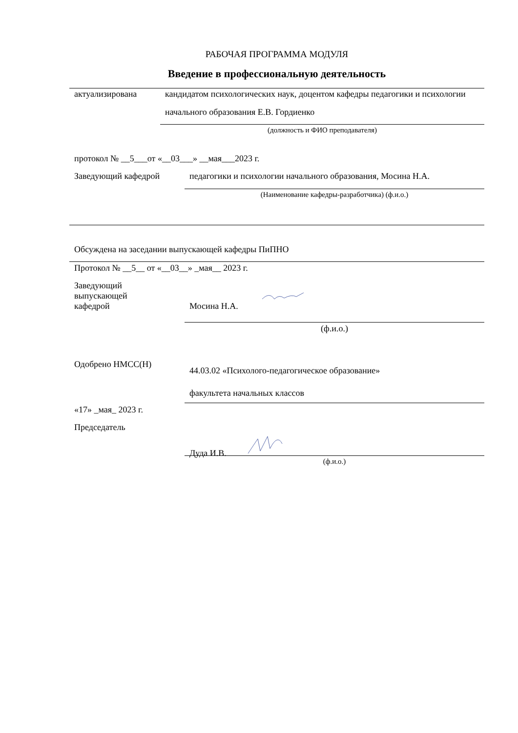РАБОЧАЯ ПРОГРАММА МОДУЛЯ
Введение в профессиональную деятельность
актуализирована
кандидатом психологических наук, доцентом кафедры педагогики и психологии начального образования Е.В. Гордиенко
(должность и ФИО преподавателя)
протокол № __5___от «__03___» __мая___2023 г.
Заведующий кафедрой педагогики и психологии начального образования, Мосина Н.А.
(Наименование кафедры-разработчика) (ф.и.о.)
Обсуждена на заседании выпускающей кафедры ПиПНО
Протокол № __5__ от «__03__» _мая__ 2023 г.
Заведующий
выпускающей
кафедрой
Мосина Н.А.
(ф.и.о.)
Одобрено НМСС(Н)
44.03.02 «Психолого-педагогическое образование»
факультета начальных классов
«17» _мая_ 2023 г.
Председатель
Дуда И.В.
(ф.и.о.)